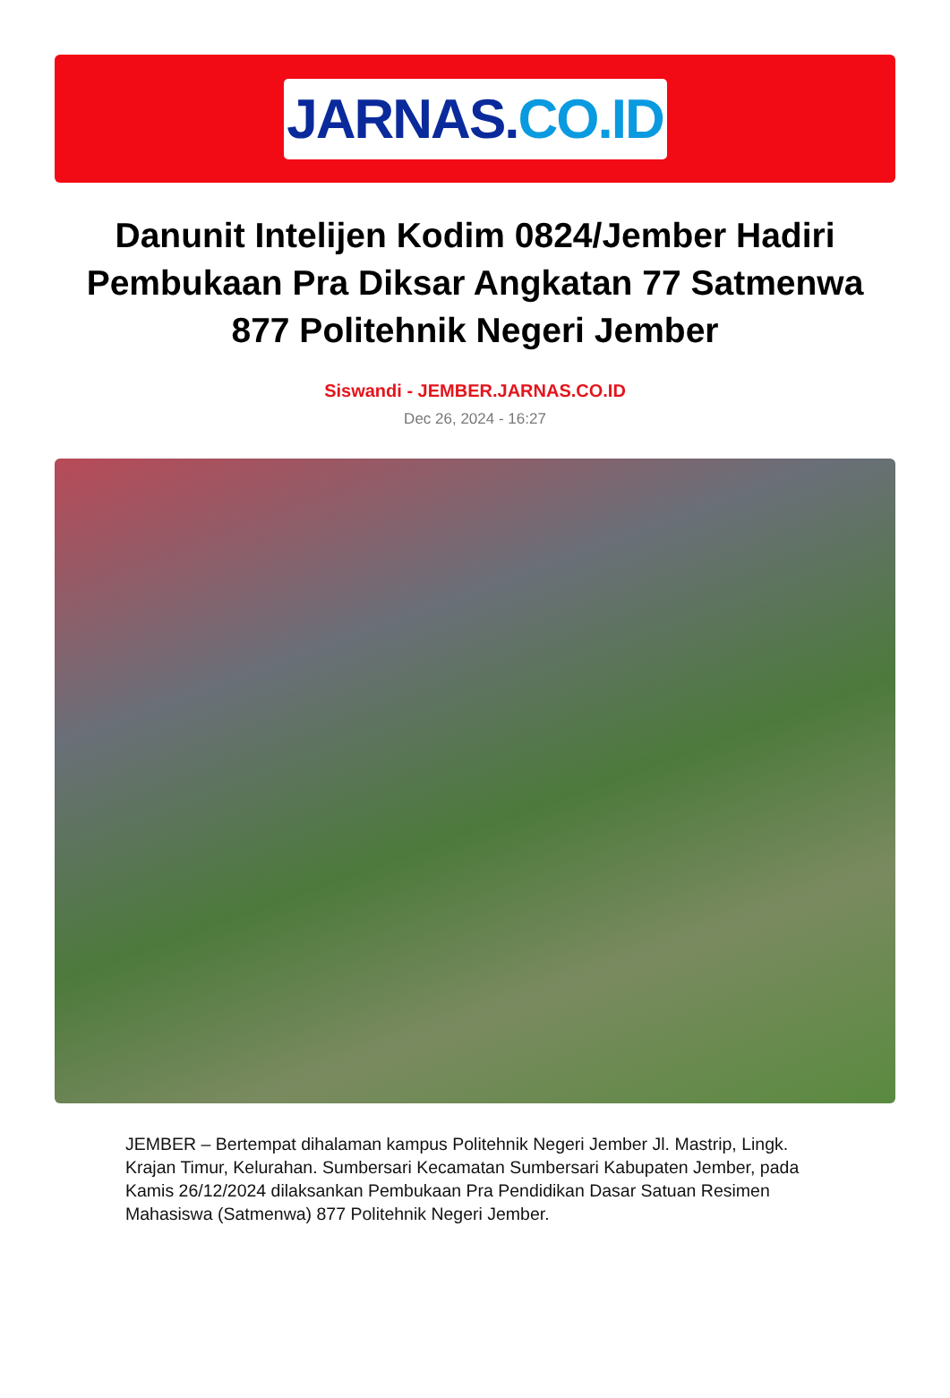JARNAS. CO.ID
Danunit Intelijen Kodim 0824/Jember Hadiri Pembukaan Pra Diksar Angkatan 77 Satmenwa 877 Politehnik Negeri Jember
Siswandi - JEMBER.JARNAS.CO.ID
Dec 26, 2024 - 16:27
JEMBER – Bertempat dihalaman kampus Politehnik Negeri Jember Jl. Mastrip, Lingk. Krajan Timur, Kelurahan. Sumbersari Kecamatan Sumbersari Kabupaten Jember, pada Kamis 26/12/2024 dilaksankan Pembukaan Pra Pendidikan Dasar Satuan Resimen Mahasiswa (Satmenwa) 877 Politehnik Negeri Jember.